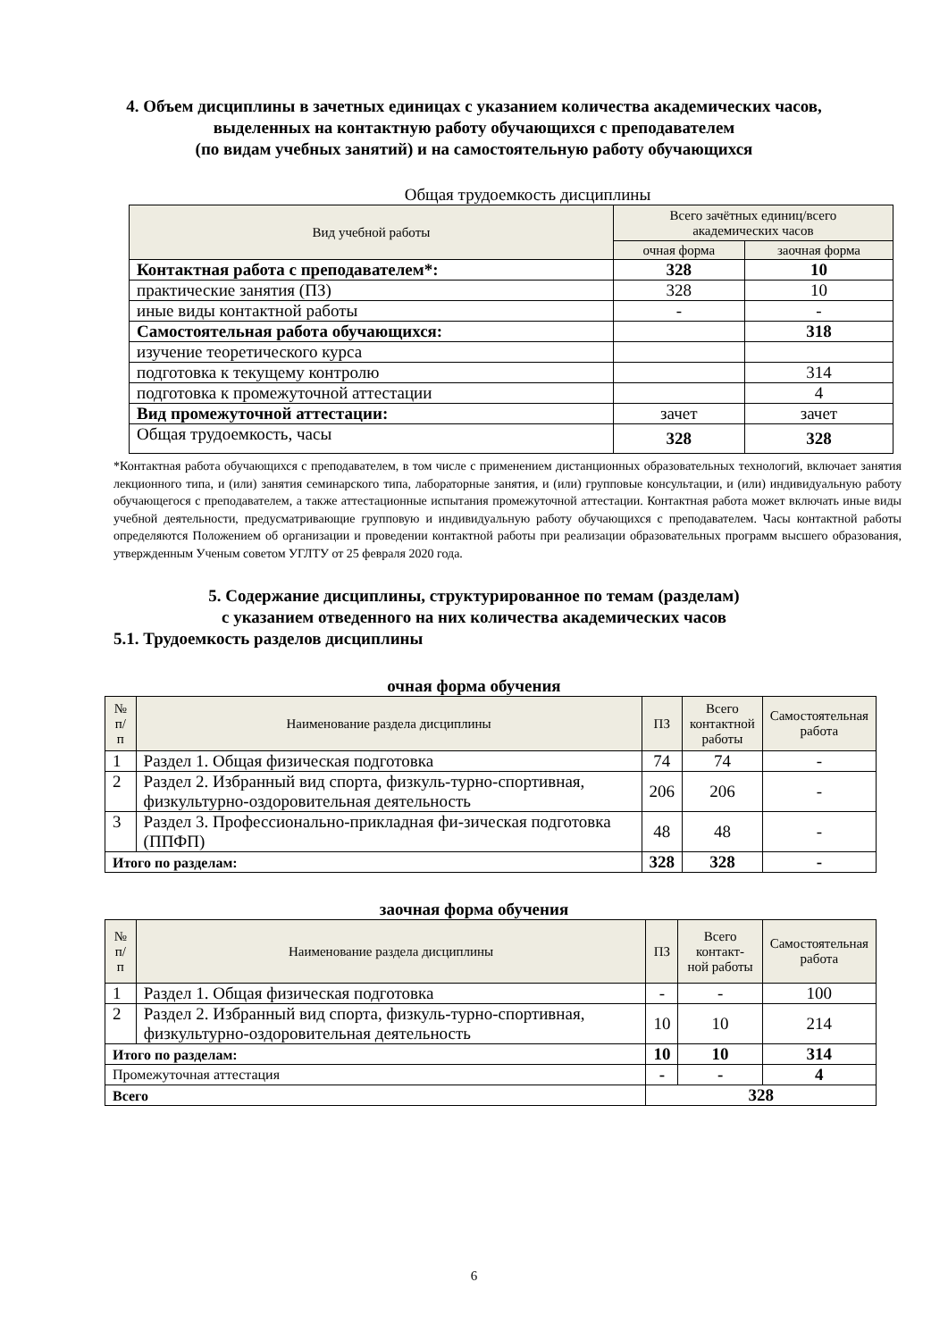4. Объем дисциплины в зачетных единицах с указанием количества академических часов,
выделенных на контактную работу обучающихся с преподавателем
(по видам учебных занятий) и на самостоятельную работу обучающихся
Общая трудоемкость дисциплины
| Вид учебной работы | Всего зачётных единиц/всего академических часов | |
| --- | --- | --- |
| | очная форма | заочная форма |
| Контактная работа с преподавателем*: | 328 | 10 |
| практические занятия (ПЗ) | 328 | 10 |
| иные виды контактной работы | - | - |
| Самостоятельная работа обучающихся: | | 318 |
| изучение теоретического курса | | |
| подготовка к текущему контролю | | 314 |
| подготовка к промежуточной аттестации | | 4 |
| Вид промежуточной аттестации: | зачет | зачет |
| Общая трудоемкость, часы | 328 | 328 |
*Контактная работа обучающихся с преподавателем, в том числе с применением дистанционных образовательных технологий, включает занятия лекционного типа, и (или) занятия семинарского типа, лабораторные занятия, и (или) групповые консультации, и (или) индивидуальную работу обучающегося с преподавателем, а также аттестационные испытания промежуточной аттестации. Контактная работа может включать иные виды учебной деятельности, предусматривающие групповую и индивидуальную работу обучающихся с преподавателем. Часы контактной работы определяются Положением об организации и проведении контактной работы при реализации образовательных программ высшего образования, утвержденным Ученым советом УГЛТУ от 25 февраля 2020 года.
5. Содержание дисциплины, структурированное по темам (разделам)
с указанием отведенного на них количества академических часов
5.1. Трудоемкость разделов дисциплины
очная форма обучения
| № п/п | Наименование раздела дисциплины | ПЗ | Всего контактной работы | Самостоятельная работа |
| --- | --- | --- | --- | --- |
| 1 | Раздел 1. Общая физическая подготовка | 74 | 74 | - |
| 2 | Раздел 2. Избранный вид спорта, физкуль-турно-спортивная, физкультурно-оздоровительная деятельность | 206 | 206 | - |
| 3 | Раздел 3. Профессионально-прикладная фи-зическая подготовка (ППФП) | 48 | 48 | - |
| Итого по разделам: | | 328 | 328 | - |
заочная форма обучения
| № п/п | Наименование раздела дисциплины | ПЗ | Всего контакт- ной работы | Самостоятельная работа |
| --- | --- | --- | --- | --- |
| 1 | Раздел 1. Общая физическая подготовка | - | - | 100 |
| 2 | Раздел 2. Избранный вид спорта, физкуль-турно-спортивная, физкультурно-оздоровительная деятельность | 10 | 10 | 214 |
| Итого по разделам: | | 10 | 10 | 314 |
| Промежуточная аттестация | | - | - | 4 |
| Всего | | 328 | | |
6